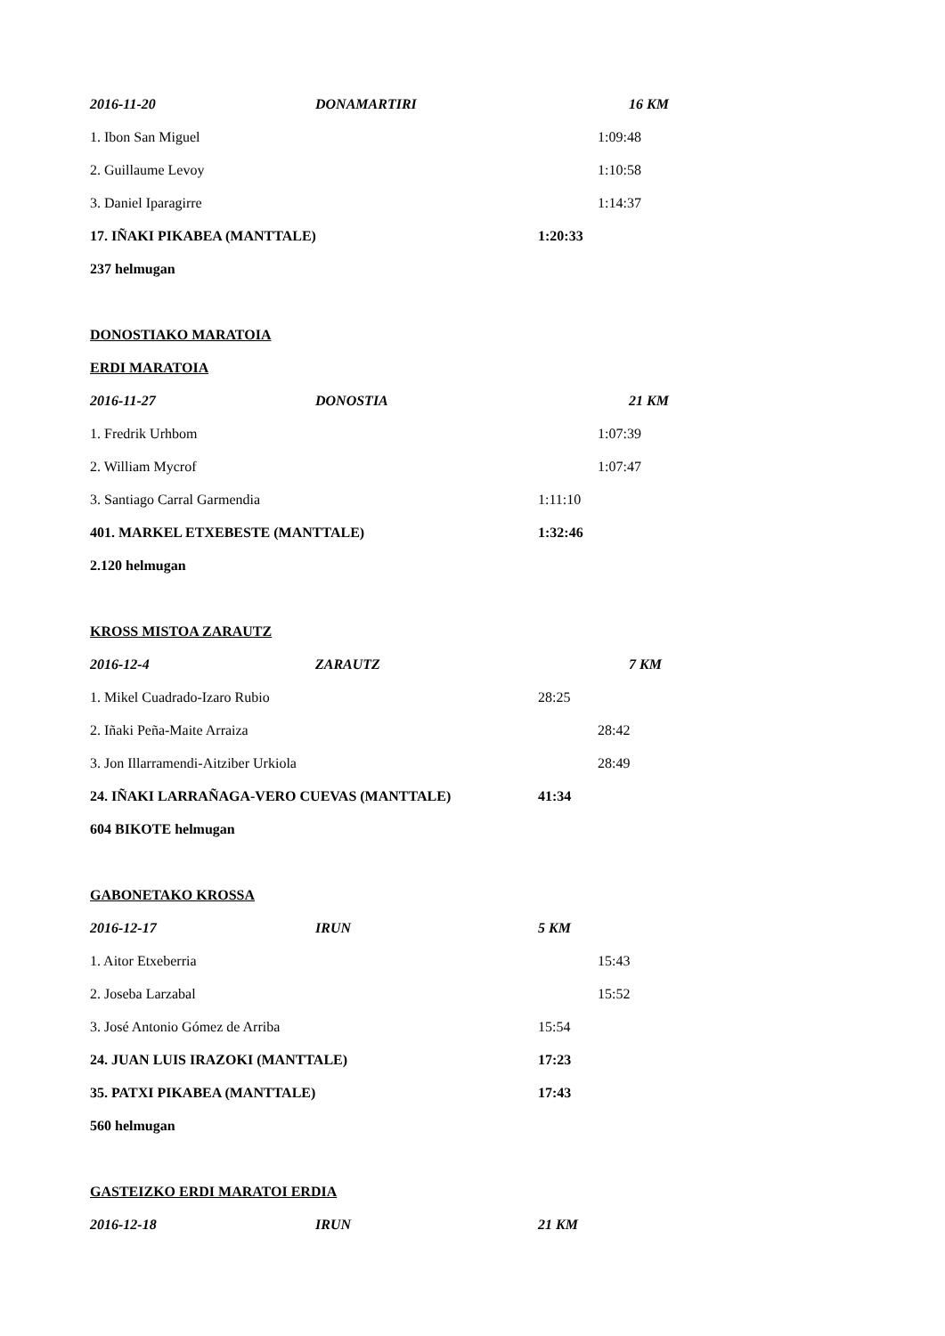2016-11-20 DONAMARTIRI 16 KM
1. Ibon San Miguel 1:09:48
2. Guillaume Levoy 1:10:58
3. Daniel Iparagirre 1:14:37
17. IÑAKI PIKABEA (MANTTALE) 1:20:33
237 helmugan
DONOSTIAKO MARATOIA
ERDI MARATOIA
2016-11-27 DONOSTIA 21 KM
1. Fredrik Urhbom 1:07:39
2. William Mycrof 1:07:47
3. Santiago Carral Garmendia 1:11:10
401. MARKEL ETXEBESTE (MANTTALE) 1:32:46
2.120 helmugan
KROSS MISTOA ZARAUTZ
2016-12-4 ZARAUTZ 7 KM
1. Mikel Cuadrado-Izaro Rubio 28:25
2. Iñaki Peña-Maite Arraiza 28:42
3. Jon Illarramendi-Aitziber Urkiola 28:49
24. IÑAKI LARRAÑAGA-VERO CUEVAS (MANTTALE) 41:34
604 BIKOTE helmugan
GABONETAKO KROSSA
2016-12-17 IRUN 5 KM
1. Aitor Etxeberria 15:43
2. Joseba Larzabal 15:52
3. José Antonio Gómez de Arriba 15:54
24. JUAN LUIS IRAZOKI (MANTTALE) 17:23
35. PATXI PIKABEA (MANTTALE) 17:43
560 helmugan
GASTEIZKO ERDI MARATOI ERDIA
2016-12-18 IRUN 21 KM